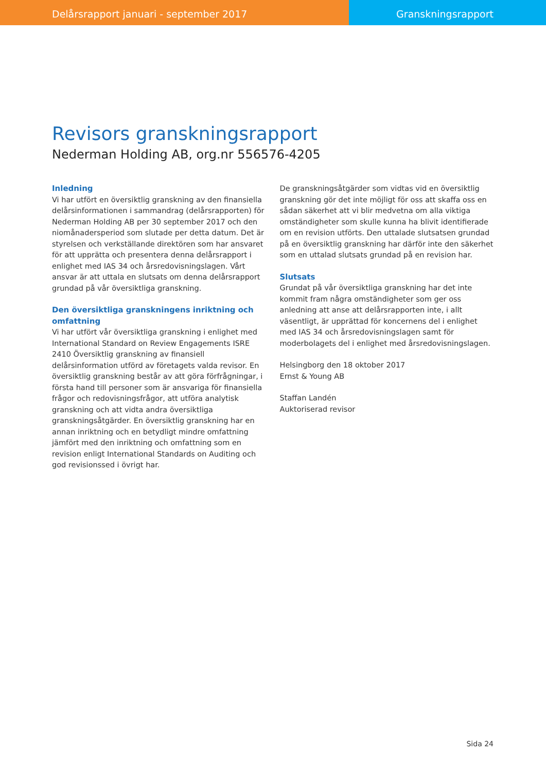Delårsrapport januari - september 2017
Granskningsrapport
Revisors granskningsrapport
Nederman Holding AB, org.nr 556576-4205
Inledning
Vi har utfört en översiktlig granskning av den finansiella delårsinformationen i sammandrag (delårsrapporten) för Nederman Holding AB per 30 september 2017 och den niomånadersperiod som slutade per detta datum. Det är styrelsen och verkställande direktören som har ansvaret för att upprätta och presentera denna delårsrapport i enlighet med IAS 34 och årsredovisningslagen. Vårt ansvar är att uttala en slutsats om denna delårsrapport grundad på vår översiktliga granskning.
Den översiktliga granskningens inriktning och omfattning
Vi har utfört vår översiktliga granskning i enlighet med International Standard on Review Engagements ISRE 2410 Översiktlig granskning av finansiell delårsinformation utförd av företagets valda revisor. En översiktlig granskning består av att göra förfrågningar, i första hand till personer som är ansvariga för finansiella frågor och redovisningsfrågor, att utföra analytisk granskning och att vidta andra översiktliga granskningsåtgärder. En översiktlig granskning har en annan inriktning och en betydligt mindre omfattning jämfört med den inriktning och omfattning som en revision enligt International Standards on Auditing och god revisionssed i övrigt har.
De granskningsåtgärder som vidtas vid en översiktlig granskning gör det inte möjligt för oss att skaffa oss en sådan säkerhet att vi blir medvetna om alla viktiga omständigheter som skulle kunna ha blivit identifierade om en revision utförts. Den uttalade slutsatsen grundad på en översiktlig granskning har därför inte den säkerhet som en uttalad slutsats grundad på en revision har.
Slutsats
Grundat på vår översiktliga granskning har det inte kommit fram några omständigheter som ger oss anledning att anse att delårsrapporten inte, i allt väsentligt, är upprättad för koncernens del i enlighet med IAS 34 och årsredovisningslagen samt för moderbolagets del i enlighet med årsredovisningslagen.
Helsingborg den 18 oktober 2017
Ernst & Young AB
Staffan Landén
Auktoriserad revisor
Sida 24